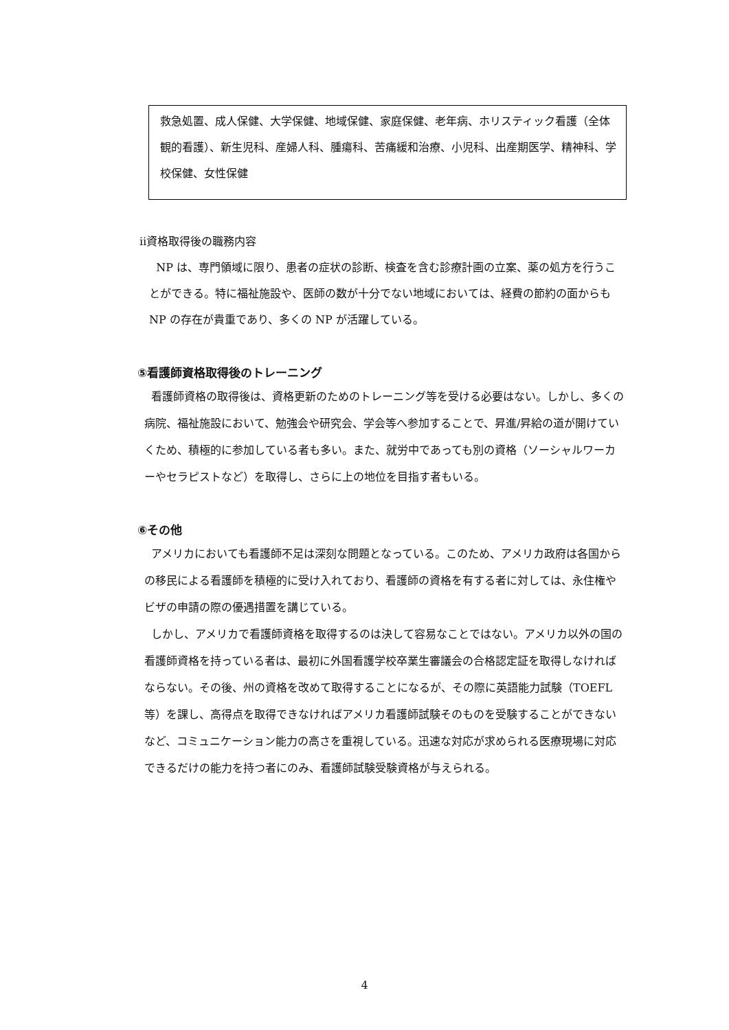救急処置、成人保健、大学保健、地域保健、家庭保健、老年病、ホリスティック看護（全体観的看護）、新生児科、産婦人科、腫瘍科、苦痛緩和治療、小児科、出産期医学、精神科、学校保健、女性保健
ⅱ資格取得後の職務内容
NP は、専門領域に限り、患者の症状の診断、検査を含む診療計画の立案、薬の処方を行うことができる。特に福祉施設や、医師の数が十分でない地域においては、経費の節約の面からも NP の存在が貴重であり、多くの NP が活躍している。
⑤看護師資格取得後のトレーニング
看護師資格の取得後は、資格更新のためのトレーニング等を受ける必要はない。しかし、多くの病院、福祉施設において、勉強会や研究会、学会等へ参加することで、昇進/昇給の道が開けていくため、積極的に参加している者も多い。また、就労中であっても別の資格（ソーシャルワーカーやセラピストなど）を取得し、さらに上の地位を目指す者もいる。
⑥その他
アメリカにおいても看護師不足は深刻な問題となっている。このため、アメリカ政府は各国からの移民による看護師を積極的に受け入れており、看護師の資格を有する者に対しては、永住権やビザの申請の際の優遇措置を講じている。
しかし、アメリカで看護師資格を取得するのは決して容易なことではない。アメリカ以外の国の看護師資格を持っている者は、最初に外国看護学校卒業生審議会の合格認定証を取得しなければならない。その後、州の資格を改めて取得することになるが、その際に英語能力試験（TOEFL 等）を課し、高得点を取得できなければアメリカ看護師試験そのものを受験することができないなど、コミュニケーション能力の高さを重視している。迅速な対応が求められる医療現場に対応できるだけの能力を持つ者にのみ、看護師試験受験資格が与えられる。
4